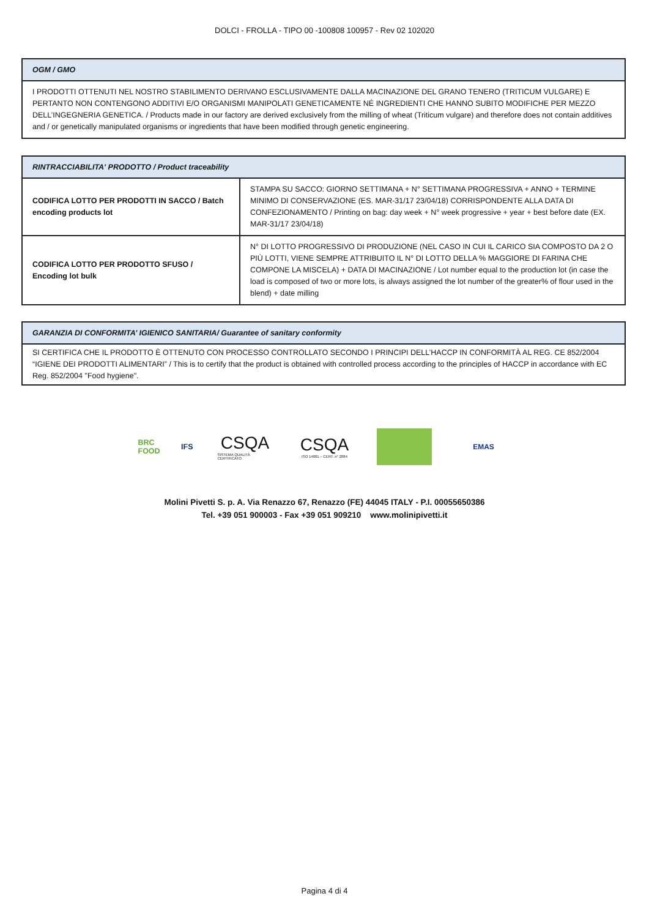DOLCI - FROLLA - TIPO 00 -100808 100957 - Rev 02 102020
| OGM / GMO |
| --- |
| I PRODOTTI OTTENUTI NEL NOSTRO STABILIMENTO DERIVANO ESCLUSIVAMENTE DALLA MACINAZIONE DEL GRANO TENERO (TRITICUM VULGARE) E PERTANTO NON CONTENGONO ADDITIVI E/O ORGANISMI MANIPOLATI GENETICAMENTE NÉ INGREDIENTI CHE HANNO SUBITO MODIFICHE PER MEZZO DELL’INGEGNERIA GENETICA. / Products made in our factory are derived exclusively from the milling of wheat (Triticum vulgare) and therefore does not contain additives and / or genetically manipulated organisms or ingredients that have been modified through genetic engineering. |
| RINTRACCIABILITA' PRODOTTO / Product traceability | |
| --- | --- |
| CODIFICA LOTTO PER PRODOTTI IN SACCO / Batch encoding products lot | STAMPA SU SACCO: GIORNO SETTIMANA + N° SETTIMANA PROGRESSIVA + ANNO + TERMINE MINIMO DI CONSERVAZIONE (ES. MAR-31/17 23/04/18) CORRISPONDENTE ALLA DATA DI CONFEZIONAMENTO / Printing on bag: day week + N° week progressive + year + best before date (EX. MAR-31/17 23/04/18) |
| CODIFICA LOTTO PER PRODOTTO SFUSO / Encoding lot bulk | N° DI LOTTO PROGRESSIVO DI PRODUZIONE (NEL CASO IN CUI IL CARICO SIA COMPOSTO DA 2 O PIÙ LOTTI, VIENE SEMPRE ATTRIBUITO IL N° DI LOTTO DELLA % MAGGIORE DI FARINA CHE COMPONE LA MISCELA) + DATA DI MACINAZIONE / Lot number equal to the production lot (in case the load is composed of two or more lots, is always assigned the lot number of the greater% of flour used in the blend) + date milling |
| GARANZIA DI CONFORMITA’ IGIENICO SANITARIA/ Guarantee of sanitary conformity |
| --- |
| SI CERTIFICA CHE IL PRODOTTO È OTTENUTO CON PROCESSO CONTROLLATO SECONDO I PRINCIPI DELL’HACCP IN CONFORMITÀ AL REG. CE 852/2004 “IGIENE DEI PRODOTTI ALIMENTARI” / This is to certify that the product is obtained with controlled process according to the principles of HACCP in accordance with EC Reg. 852/2004 "Food hygiene". |
BRC FOOD IFS
CSQA
SISTEMA QUALITÀ CERTIFICATO
CSQA
ISO 14001 – CERT. n° 2084
EMAS
Molini Pivetti S. p. A. Via Renazzo 67, Renazzo (FE) 44045 ITALY - P.I. 00055650386
Tel. +39 051 900003 - Fax +39 051 909210 www.molinipivetti.it
Pagina 4 di 4